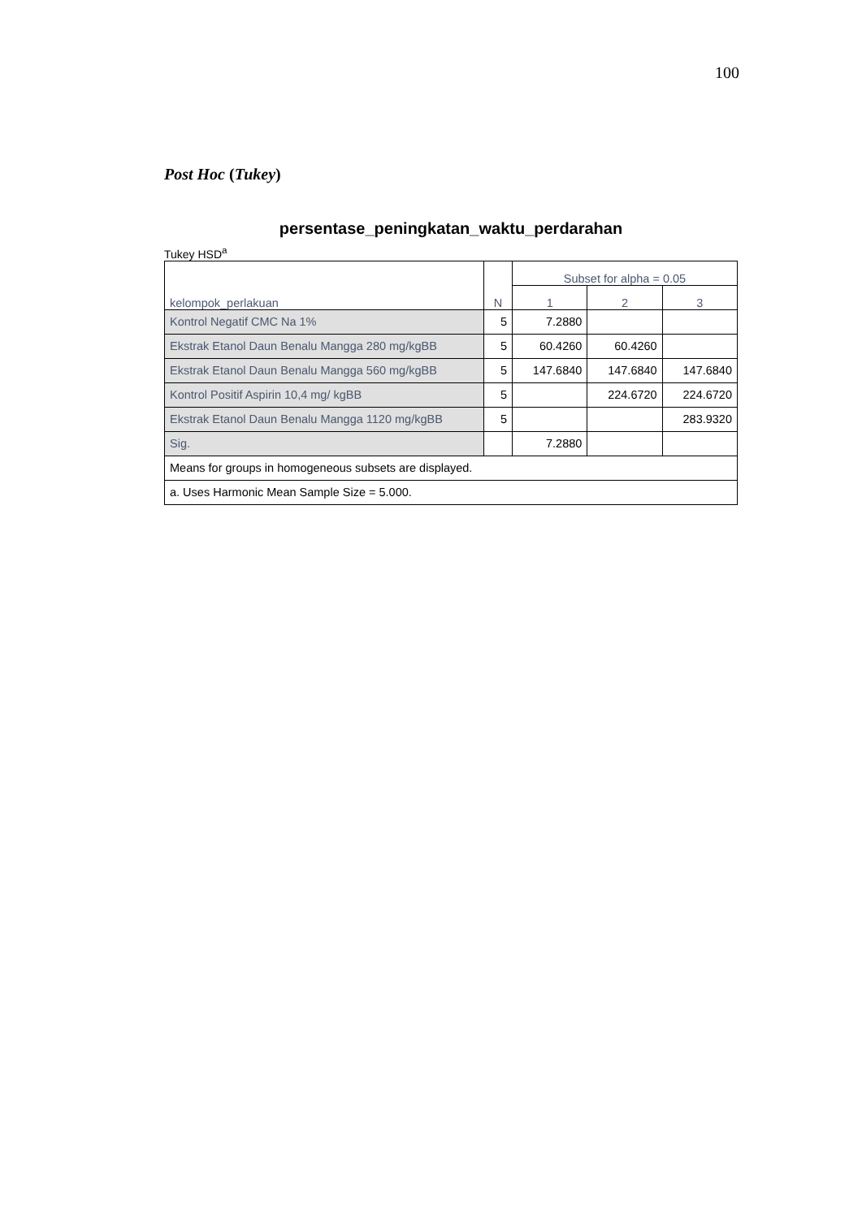100
Post Hoc (Tukey)
persentase_peningkatan_waktu_perdarahan
Tukey HSD<sup>a</sup>
| kelompok_perlakuan | N | Subset for alpha = 0.05 | | |
| --- | --- | --- | --- | --- |
| | | 1 | 2 | 3 |
| Kontrol Negatif CMC Na 1% | 5 | 7.2880 | | |
| Ekstrak Etanol Daun Benalu Mangga 280 mg/kgBB | 5 | 60.4260 | 60.4260 | |
| Ekstrak Etanol Daun Benalu Mangga 560 mg/kgBB | 5 | 147.6840 | 147.6840 | 147.6840 |
| Kontrol Positif Aspirin 10,4 mg/ kgBB | 5 | | 224.6720 | 224.6720 |
| Ekstrak Etanol Daun Benalu Mangga 1120 mg/kgBB | 5 | | | 283.9320 |
| Sig. | | 7.2880 | | |
| Means for groups in homogeneous subsets are displayed. | | | | |
| a. Uses Harmonic Mean Sample Size = 5.000. | | | | |